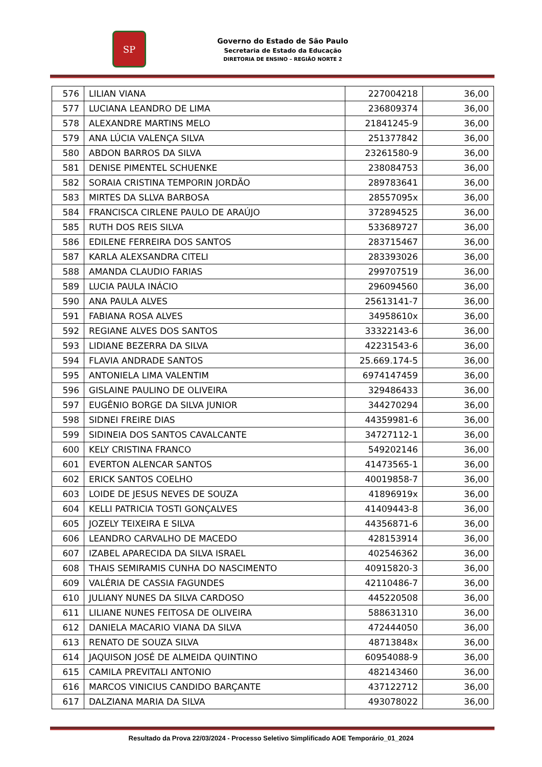SP
Governo do Estado de São Paulo
Secretaria de Estado da Educação
DIRETORIA DE ENSINO – REGIÃO NORTE 2
| 576 | LILIAN VIANA | 227004218 | 36,00 |
| 577 | LUCIANA LEANDRO DE LIMA | 236809374 | 36,00 |
| 578 | ALEXANDRE MARTINS MELO | 21841245-9 | 36,00 |
| 579 | ANA LÚCIA VALENÇA SILVA | 251377842 | 36,00 |
| 580 | ABDON BARROS DA SILVA | 23261580-9 | 36,00 |
| 581 | DENISE PIMENTEL SCHUENKE | 238084753 | 36,00 |
| 582 | SORAIA CRISTINA TEMPORIN JORDÃO | 289783641 | 36,00 |
| 583 | MIRTES DA SLLVA BARBOSA | 28557095x | 36,00 |
| 584 | FRANCISCA CIRLENE PAULO DE ARAÚJO | 372894525 | 36,00 |
| 585 | RUTH DOS REIS SILVA | 533689727 | 36,00 |
| 586 | EDILENE FERREIRA DOS SANTOS | 283715467 | 36,00 |
| 587 | KARLA ALEXSANDRA CITELI | 283393026 | 36,00 |
| 588 | AMANDA CLAUDIO FARIAS | 299707519 | 36,00 |
| 589 | LUCIA PAULA INÁCIO | 296094560 | 36,00 |
| 590 | ANA PAULA ALVES | 25613141-7 | 36,00 |
| 591 | FABIANA ROSA ALVES | 34958610x | 36,00 |
| 592 | REGIANE ALVES DOS SANTOS | 33322143-6 | 36,00 |
| 593 | LIDIANE BEZERRA DA SILVA | 42231543-6 | 36,00 |
| 594 | FLAVIA ANDRADE SANTOS | 25.669.174-5 | 36,00 |
| 595 | ANTONIELA LIMA VALENTIM | 6974147459 | 36,00 |
| 596 | GISLAINE PAULINO DE OLIVEIRA | 329486433 | 36,00 |
| 597 | EUGÊNIO BORGE DA SILVA JUNIOR | 344270294 | 36,00 |
| 598 | SIDNEI FREIRE DIAS | 44359981-6 | 36,00 |
| 599 | SIDINEIA DOS SANTOS CAVALCANTE | 34727112-1 | 36,00 |
| 600 | KELY CRISTINA FRANCO | 549202146 | 36,00 |
| 601 | EVERTON ALENCAR SANTOS | 41473565-1 | 36,00 |
| 602 | ERICK SANTOS COELHO | 40019858-7 | 36,00 |
| 603 | LOIDE DE JESUS NEVES DE SOUZA | 41896919x | 36,00 |
| 604 | KELLI PATRICIA TOSTI GONÇALVES | 41409443-8 | 36,00 |
| 605 | JOZELY TEIXEIRA E SILVA | 44356871-6 | 36,00 |
| 606 | LEANDRO CARVALHO DE MACEDO | 428153914 | 36,00 |
| 607 | IZABEL APARECIDA DA SILVA ISRAEL | 402546362 | 36,00 |
| 608 | THAIS SEMIRAMIS CUNHA DO NASCIMENTO | 40915820-3 | 36,00 |
| 609 | VALÉRIA DE CASSIA FAGUNDES | 42110486-7 | 36,00 |
| 610 | JULIANY NUNES DA SILVA CARDOSO | 445220508 | 36,00 |
| 611 | LILIANE NUNES FEITOSA DE OLIVEIRA | 588631310 | 36,00 |
| 612 | DANIELA MACARIO VIANA DA SILVA | 472444050 | 36,00 |
| 613 | RENATO DE SOUZA SILVA | 48713848x | 36,00 |
| 614 | JAQUISON JOSÉ DE ALMEIDA QUINTINO | 60954088-9 | 36,00 |
| 615 | CAMILA PREVITALI ANTONIO | 482143460 | 36,00 |
| 616 | MARCOS VINICIUS CANDIDO BARÇANTE | 437122712 | 36,00 |
| 617 | DALZIANA MARIA DA SILVA | 493078022 | 36,00 |
Resultado da Prova 22/03/2024 - Processo Seletivo Simplificado AOE Temporário_01_2024